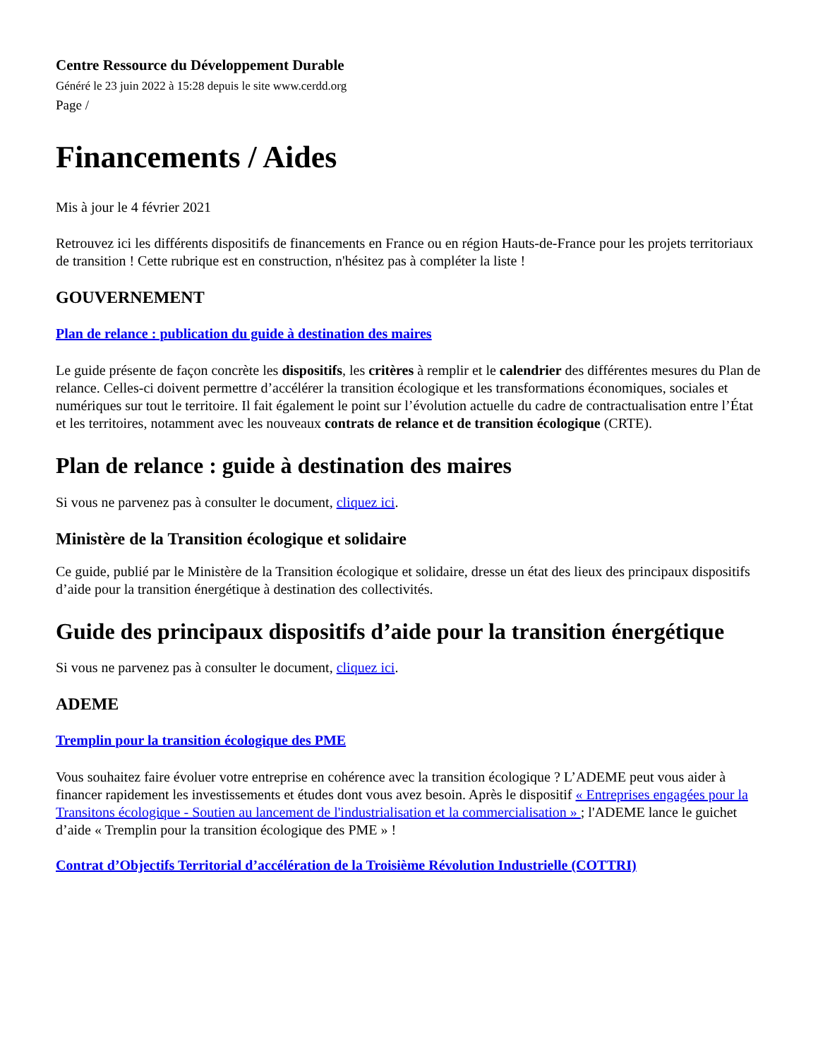Centre Ressource du Développement Durable
Généré le 23 juin 2022 à 15:28 depuis le site www.cerdd.org
Page /
Financements / Aides
Mis à jour le 4 février 2021
Retrouvez ici les différents dispositifs de financements en France ou en région Hauts-de-France pour les projets territoriaux de transition ! Cette rubrique est en construction, n'hésitez pas à compléter la liste !
GOUVERNEMENT
Plan de relance : publication du guide à destination des maires
Le guide présente de façon concrète les dispositifs, les critères à remplir et le calendrier des différentes mesures du Plan de relance. Celles-ci doivent permettre d’accélérer la transition écologique et les transformations économiques, sociales et numériques sur tout le territoire. Il fait également le point sur l’évolution actuelle du cadre de contractualisation entre l’État et les territoires, notamment avec les nouveaux contrats de relance et de transition écologique (CRTE).
Plan de relance : guide à destination des maires
Si vous ne parvenez pas à consulter le document, cliquez ici.
Ministère de la Transition écologique et solidaire
Ce guide, publié par le Ministère de la Transition écologique et solidaire, dresse un état des lieux des principaux dispositifs d’aide pour la transition énergétique à destination des collectivités.
Guide des principaux dispositifs d’aide pour la transition énergétique
Si vous ne parvenez pas à consulter le document, cliquez ici.
ADEME
Tremplin pour la transition écologique des PME
Vous souhaitez faire évoluer votre entreprise en cohérence avec la transition écologique ? L’ADEME peut vous aider à financer rapidement les investissements et études dont vous avez besoin. Après le dispositif « Entreprises engagées pour la Transitons écologique - Soutien au lancement de l'industrialisation et la commercialisation » ; l'ADEME lance le guichet d’aide « Tremplin pour la transition écologique des PME » !
Contrat d’Objectifs Territorial d’accélération de la Troisième Révolution Industrielle (COTTRI)